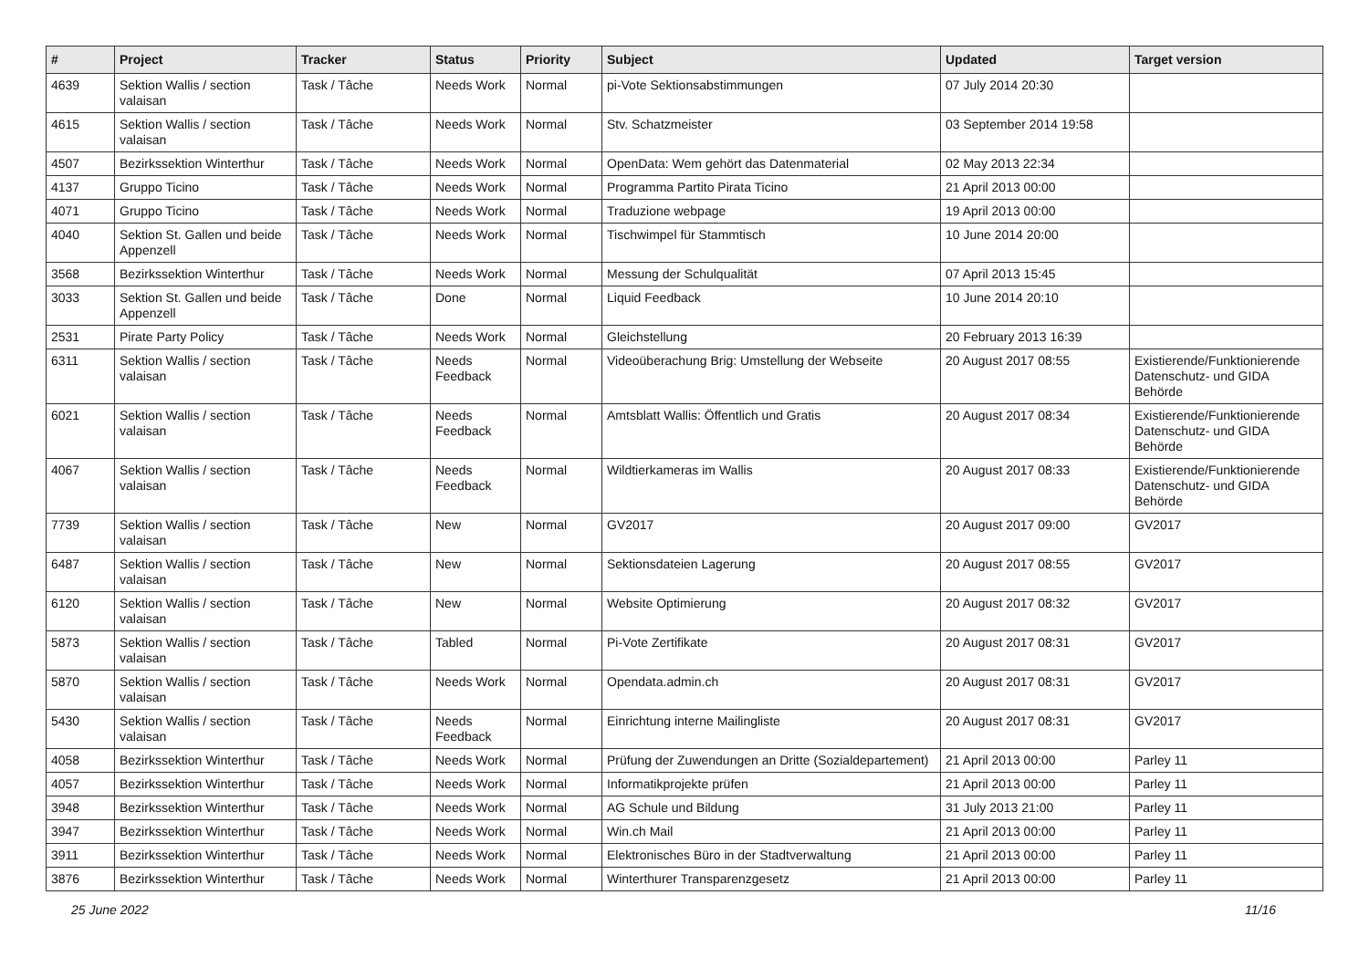| # | Project | Tracker | Status | Priority | Subject | Updated | Target version |
| --- | --- | --- | --- | --- | --- | --- | --- |
| 4639 | Sektion Wallis / section valaisan | Task / Tâche | Needs Work | Normal | pi-Vote Sektionsabstimmungen | 07 July 2014 20:30 | |
| 4615 | Sektion Wallis / section valaisan | Task / Tâche | Needs Work | Normal | Stv. Schatzmeister | 03 September 2014 19:58 | |
| 4507 | Bezirkssektion Winterthur | Task / Tâche | Needs Work | Normal | OpenData: Wem gehört das Datenmaterial | 02 May 2013 22:34 | |
| 4137 | Gruppo Ticino | Task / Tâche | Needs Work | Normal | Programma Partito Pirata Ticino | 21 April 2013 00:00 | |
| 4071 | Gruppo Ticino | Task / Tâche | Needs Work | Normal | Traduzione webpage | 19 April 2013 00:00 | |
| 4040 | Sektion St. Gallen und beide Appenzell | Task / Tâche | Needs Work | Normal | Tischwimpel für Stammtisch | 10 June 2014 20:00 | |
| 3568 | Bezirkssektion Winterthur | Task / Tâche | Needs Work | Normal | Messung der Schulqualität | 07 April 2013 15:45 | |
| 3033 | Sektion St. Gallen und beide Appenzell | Task / Tâche | Done | Normal | Liquid Feedback | 10 June 2014 20:10 | |
| 2531 | Pirate Party Policy | Task / Tâche | Needs Work | Normal | Gleichstellung | 20 February 2013 16:39 | |
| 6311 | Sektion Wallis / section valaisan | Task / Tâche | Needs Feedback | Normal | Videoüberachung Brig: Umstellung der Webseite | 20 August 2017 08:55 | Existierende/Funktionierende Datenschutz- und GIDA Behörde |
| 6021 | Sektion Wallis / section valaisan | Task / Tâche | Needs Feedback | Normal | Amtsblatt Wallis: Öffentlich und Gratis | 20 August 2017 08:34 | Existierende/Funktionierende Datenschutz- und GIDA Behörde |
| 4067 | Sektion Wallis / section valaisan | Task / Tâche | Needs Feedback | Normal | Wildtierkameras im Wallis | 20 August 2017 08:33 | Existierende/Funktionierende Datenschutz- und GIDA Behörde |
| 7739 | Sektion Wallis / section valaisan | Task / Tâche | New | Normal | GV2017 | 20 August 2017 09:00 | GV2017 |
| 6487 | Sektion Wallis / section valaisan | Task / Tâche | New | Normal | Sektionsdateien Lagerung | 20 August 2017 08:55 | GV2017 |
| 6120 | Sektion Wallis / section valaisan | Task / Tâche | New | Normal | Website Optimierung | 20 August 2017 08:32 | GV2017 |
| 5873 | Sektion Wallis / section valaisan | Task / Tâche | Tabled | Normal | Pi-Vote Zertifikate | 20 August 2017 08:31 | GV2017 |
| 5870 | Sektion Wallis / section valaisan | Task / Tâche | Needs Work | Normal | Opendata.admin.ch | 20 August 2017 08:31 | GV2017 |
| 5430 | Sektion Wallis / section valaisan | Task / Tâche | Needs Feedback | Normal | Einrichtung interne Mailingliste | 20 August 2017 08:31 | GV2017 |
| 4058 | Bezirkssektion Winterthur | Task / Tâche | Needs Work | Normal | Prüfung der Zuwendungen an Dritte (Sozialdepartement) | 21 April 2013 00:00 | Parley 11 |
| 4057 | Bezirkssektion Winterthur | Task / Tâche | Needs Work | Normal | Informatikprojekte prüfen | 21 April 2013 00:00 | Parley 11 |
| 3948 | Bezirkssektion Winterthur | Task / Tâche | Needs Work | Normal | AG Schule und Bildung | 31 July 2013 21:00 | Parley 11 |
| 3947 | Bezirkssektion Winterthur | Task / Tâche | Needs Work | Normal | Win.ch Mail | 21 April 2013 00:00 | Parley 11 |
| 3911 | Bezirkssektion Winterthur | Task / Tâche | Needs Work | Normal | Elektronisches Büro in der Stadtverwaltung | 21 April 2013 00:00 | Parley 11 |
| 3876 | Bezirkssektion Winterthur | Task / Tâche | Needs Work | Normal | Winterthurer Transparenzgesetz | 21 April 2013 00:00 | Parley 11 |
25 June 2022 11/16